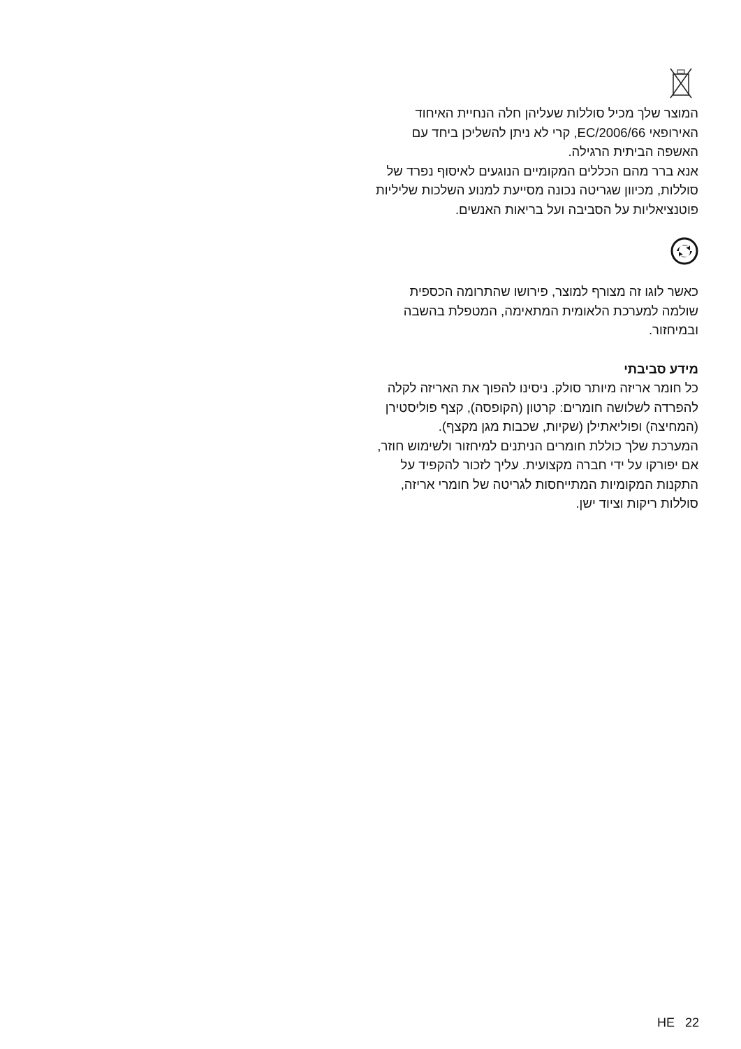המוצר שלך מכיל סוללות שעליהן חלה הנחיית האיחוד האירופאי 2006/66/EC, קרי לא ניתן להשליכן ביחד עם האשפה הביתית הרגילה.
אנא ברר מהם הכללים המקומיים הנוגעים לאיסוף נפרד של סוללות, מכיוון שגריטה נכונה מסייעת למנוע השלכות שליליות פוטנציאליות על הסביבה ועל בריאות האנשים.
כאשר לוגו זה מצורף למוצר, פירושו שהתרומה הכספית שולמה למערכת הלאומית המתאימה, המטפלת בהשבה ובמיחזור.
מידע סביבתי
כל חומר אריזה מיותר סולק. ניסינו להפוך את האריזה לקלה להפרדה לשלושה חומרים: קרטון (הקופסה), קצף פוליסטירן (המחיצה) ופוליאתילן (שקיות, שכבות מגן מקצף).
המערכת שלך כוללת חומרים הניתנים למיחזור ולשימוש חוזר, אם יפורקו על ידי חברה מקצועית. עליך לזכור להקפיד על התקנות המקומיות המתייחסות לגריטה של חומרי אריזה, סוללות ריקות וציוד ישן.
HE 22